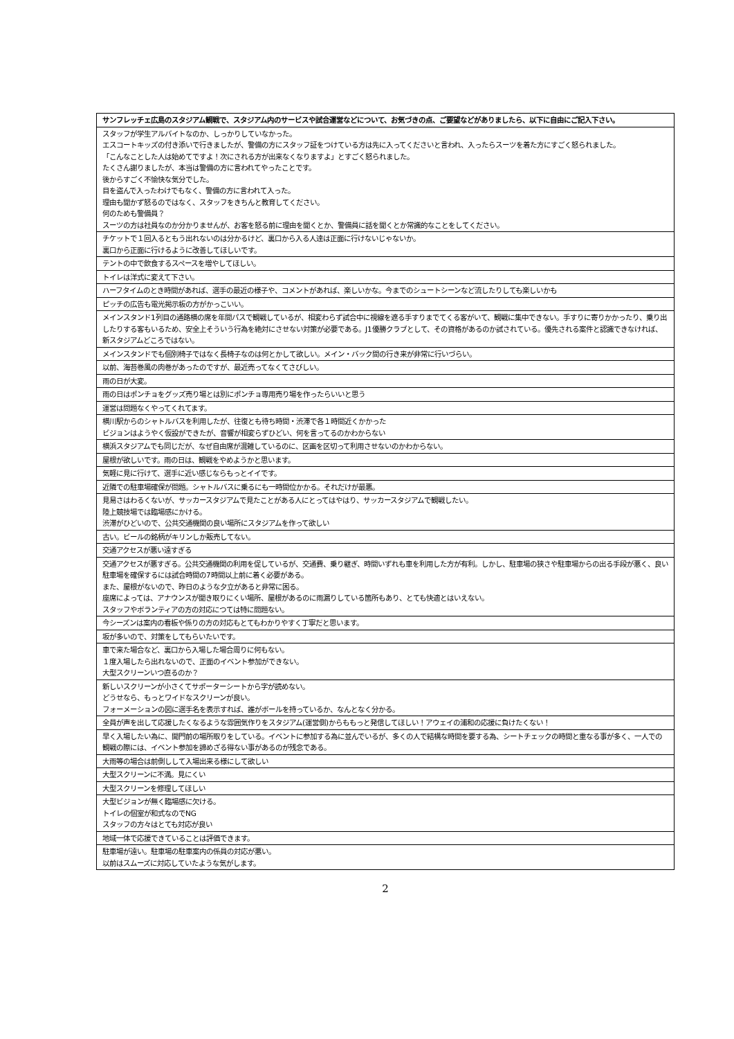| サンフレッチェ広島のスタジアム観戦で、スタジアム内のサービスや試合運営などについて、お気づきの点、ご要望などがありましたら、以下に自由にご記入下さい。 |
| --- |
| スタッフが学生アルバイトなのか、しっかりしていなかった。 エスコートキッズの付き添いで行きましたが、警備の方にスタッフ証をつけている方は先に入ってくださいと言われ、入ったらスーツを着た方にすごく怒られました。 「こんなことした人は始めてですよ！次にされる方が出来なくなりますよ」とすごく怒られました。 たくさん謝りましたが、本当は警備の方に言われてやったことです。 後からすごく不愉快な気分でした。 目を盗んで入ったわけでもなく、警備の方に言われて入った。 理由も聞かず怒るのではなく、スタッフをきちんと教育してください。 何のためも警備員？ スーツの方は社員なのか分かりませんが、お客を怒る前に理由を聞くとか、警備員に話を聞くとか常識的なことをしてください。 |
| チケットで１回入るともう出れないのは分かるけど、裏口から入る人達は正面に行けないじゃないか。 裏口から正面に行けるように改善してほしいです。 |
| テントの中で飲食するスペースを増やしてほしい。 |
| トイレは洋式に変えて下さい。 |
| ハーフタイムのとき時間があれば、選手の最近の様子や、コメントがあれば、楽しいかな。今までのシュートシーンなど流したりしても楽しいかも |
| ピッチの広告も電光掲示板の方がかっこいい。 |
| メインスタンド1列目の通路横の席を年間パスで観戦しているが、相変わらず試合中に視線を遮る手すりまでてくる客がいて、観戦に集中できない。手すりに寄りかかったり、乗り出したりする客もいるため、安全上そういう行為を絶対にさせない対策が必要である。J1優勝クラブとして、その資格があるのか試されている。優先される案件と認識できなければ、新スタジアムどころではない。 |
| メインスタンドでも個別椅子ではなく長椅子なのは何とかして欲しい。メイン・バック間の行き来が非常に行いづらい。 |
| 以前、海苔巻風の肉巻があったのですが、最近売ってなくてさびしい。 |
| 雨の日が大変。 |
| 雨の日はポンチョをグッズ売り場とは別にポンチョ専用売り場を作ったらいいと思う |
| 運営は問題なくやってくれてます。 |
| 横川駅からのシャトルバスを利用したが、往復とも待ち時間・渋滞で各１時間近くかかった ビジョンはようやく仮設ができたが、音響が相変らずひどい、何を言ってるのかわからない |
| 横浜スタジアムでも同じだが、なぜ自由席が混雑しているのに、区画を区切って利用させないのかわからない。 |
| 屋根が欲しいです。雨の日は、観戦をやめようかと思います。 |
| 気軽に見に行けて、選手に近い感じならもっとイイです。 |
| 近隣での駐車場確保が問題。シャトルバスに乗るにも一時間位かかる。それだけが最悪。 |
| 見易さはわるくないが、サッカースタジアムで見たことがある人にとってはやはり、サッカースタジアムで観戦したい。 陸上競技場では臨場感にかける。 渋滞がひどいので、公共交通機関の良い場所にスタジアムを作って欲しい |
| 古い。ビールの銘柄がキリンしか販売してない。 |
| 交通アクセスが悪い遠すぎる |
| 交通アクセスが悪すぎる。公共交通機関の利用を促しているが、交通費、乗り継ぎ、時間いずれも車を利用した方が有利。しかし、駐車場の狭さや駐車場からの出る手段が悪く、良い駐車場を確保するには試合時間の7時間以上前に着く必要がある。 また、屋根がないので、昨日のような夕立があると非常に困る。 座席によっては、アナウンスが聞き取りにくい場所、屋根があるのに雨漏りしている箇所もあり、とても快適とはいえない。 スタッフやボランティアの方の対応につては特に問題ない。 |
| 今シーズンは案内の看板や係りの方の対応もとてもわかりやすく丁寧だと思います。 |
| 坂が多いので、対策をしてもらいたいです。 |
| 車で来た場合など、裏口から入場した場合周りに何もない。 １度入場したら出れないので、正面のイベント参加ができない。 大型スクリーンいつ直るのか？ |
| 新しいスクリーンが小さくてサポーターシートから字が読めない。 どうせなら、もっとワイドなスクリーンが良い。 フォーメーションの図に選手名を表示すれば、誰がボールを持っているか、なんとなく分かる。 |
| 全員が声を出して応援したくなるような雰囲気作りをスタジアム(運営側)からももっと発信してほしい！アウェイの浦和の応援に負けたくない！ |
| 早く入場したい為に、開門前の場所取りをしている。イベントに参加する為に並んでいるが、多くの人で結構な時間を要する為、シートチェックの時間と重なる事が多く、一人での観戦の際には、イベント参加を諦めざる得ない事があるのが残念である。 |
| 大雨等の場合は前倒しして入場出来る様にして欲しい |
| 大型スクリーンに不満。見にくい |
| 大型スクリーンを修理してほしい |
| 大型ビジョンが無く臨場感に欠ける。 トイレの個室が和式なのでNG スタッフの方々はとても対応が良い |
| 地域一体で応援できていることは評価できます。 |
| 駐車場が遠い。駐車場の駐車案内の係員の対応が悪い。 以前はスムーズに対応していたような気がします。 |
2